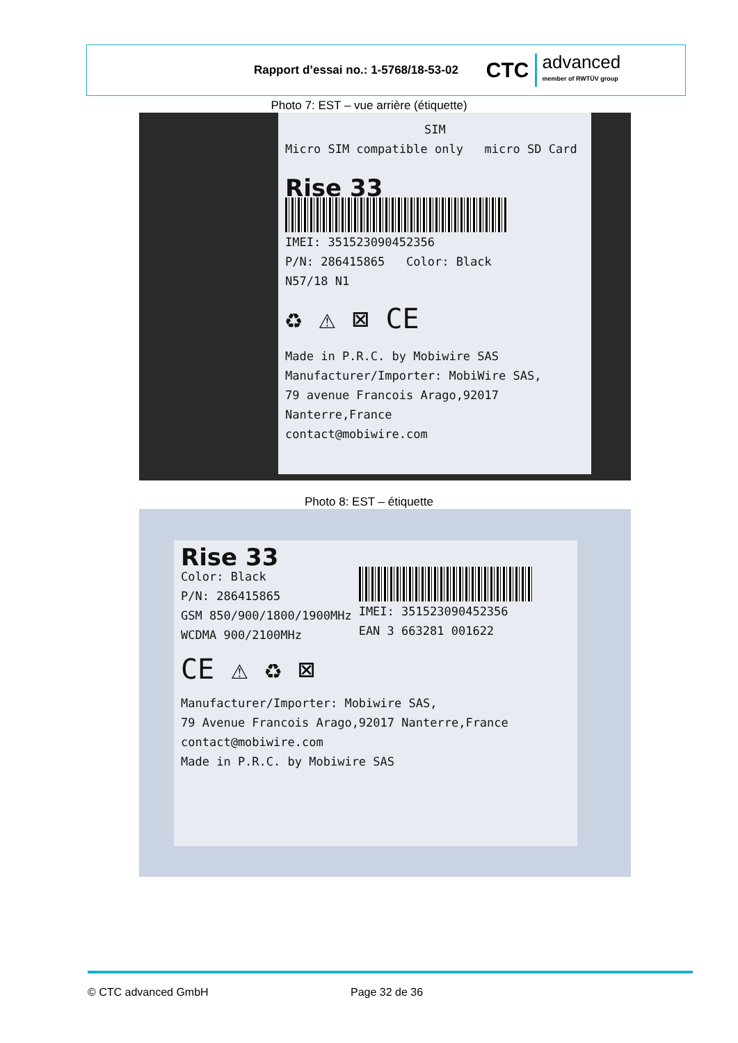Rapport d’essai no.: 1-5768/18-53-02
CTC advanced
member of RWTÜV group
Photo 7: EST – vue arrière (étiquette)
SIM
Micro SIM compatible only micro SD Card
Rise 33
IMEI: 351523090452356
P/N: 286415865 Color: Black
N57/18 N1
♻ ⚠ ⊠ CE
Made in P.R.C. by Mobiwire SAS
Manufacturer/Importer: MobiWire SAS,
79 avenue Francois Arago,92017 Nanterre,France
contact@mobiwire.com
Photo 8: EST – étiquette
Rise 33
Color: Black
P/N: 286415865
GSM 850/900/1800/1900MHz
WCDMA 900/2100MHz
IMEI: 351523090452356
EAN 3 663281 001622
CE ⚠ ♻ ⊠
Manufacturer/Importer: Mobiwire SAS,
79 Avenue Francois Arago,92017 Nanterre,France
contact@mobiwire.com
Made in P.R.C. by Mobiwire SAS
© CTC advanced GmbH Page 32 de 36